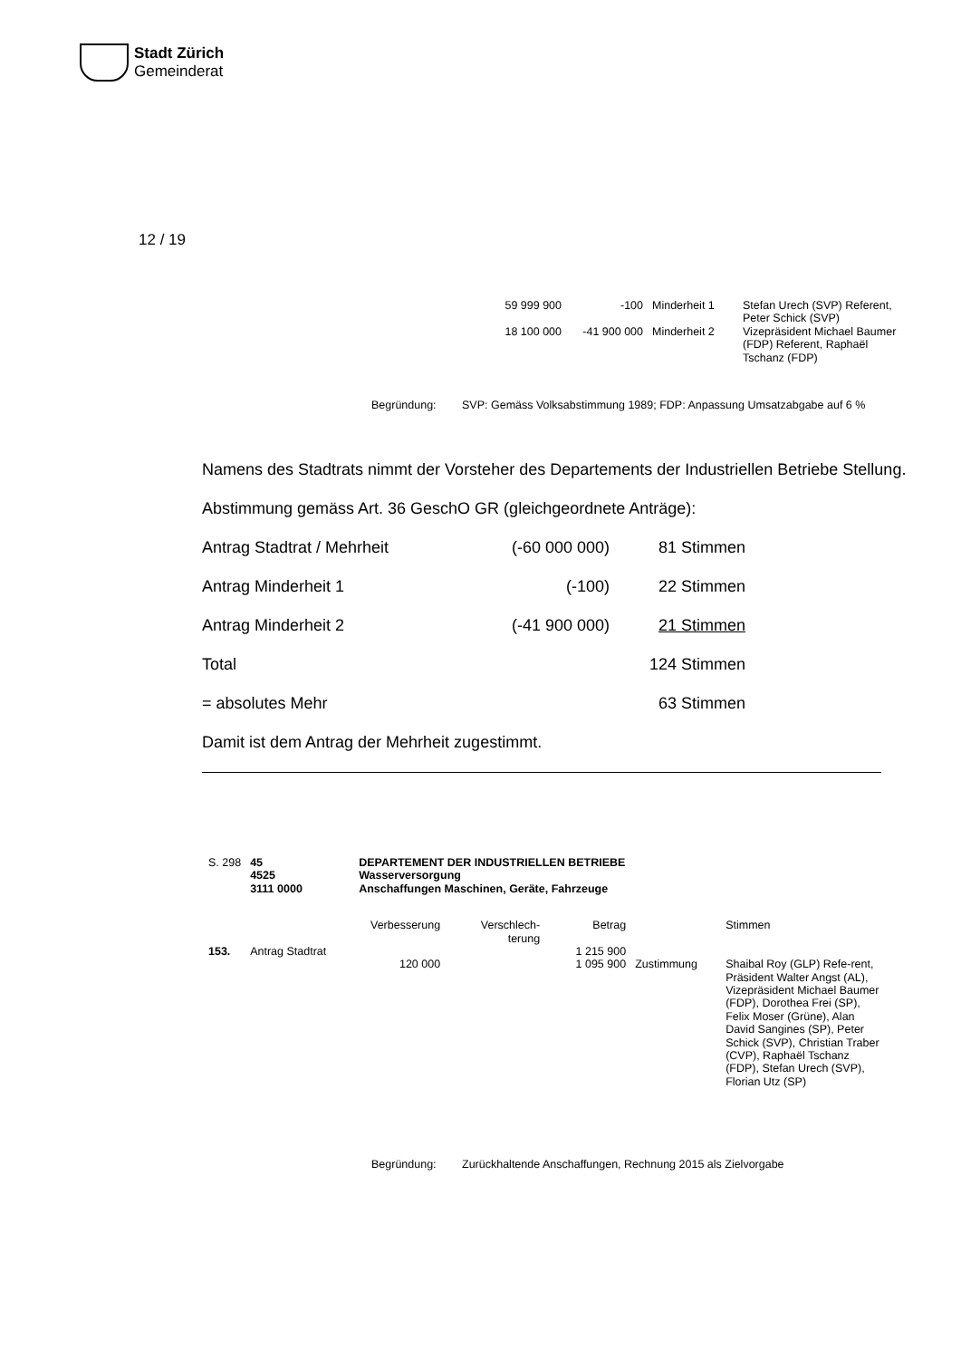Stadt Zürich
Gemeinderat
12 / 19
| 59 999 900 | -100 | Minderheit 1 | Stefan Urech (SVP) Referent, Peter Schick (SVP) |
| 18 100 000 | -41 900 000 | Minderheit 2 | Vizepräsident Michael Baumer (FDP) Referent, Raphaël Tschanz (FDP) |
| Begründung: | SVP: Gemäss Volksabstimmung 1989; FDP: Anpassung Umsatzabgabe auf 6 % |
Namens des Stadtrats nimmt der Vorsteher des Departements der Industriellen Betriebe Stellung.
Abstimmung gemäss Art. 36 GeschO GR (gleichgeordnete Anträge):
| Antrag Stadtrat / Mehrheit | (-60 000 000) | 81 Stimmen |
| Antrag Minderheit 1 | (-100) | 22 Stimmen |
| Antrag Minderheit 2 | (-41 900 000) | 21 Stimmen |
| Total | | 124 Stimmen |
| = absolutes Mehr | | 63 Stimmen |
Damit ist dem Antrag der Mehrheit zugestimmt.
| S. 298 | 45 4525 3111 0000 | DEPARTEMENT DER INDUSTRIELLEN BETRIEBE Wasserversorgung Anschaffungen Maschinen, Geräte, Fahrzeuge | | | | |
| | | Verbesserung | Verschlech- terung | Betrag | | Stimmen |
| 153. | Antrag Stadtrat | | | 1 215 900 | | |
| | | 120 000 | | 1 095 900 | Zustimmung | Shaibal Roy (GLP) Refe-rent, Präsident Walter Angst (AL), Vizepräsident Michael Baumer (FDP), Dorothea Frei (SP), Felix Moser (Grüne), Alan David Sangines (SP), Peter Schick (SVP), Christian Traber (CVP), Raphaël Tschanz (FDP), Stefan Urech (SVP), Florian Utz (SP) |
| Begründung: | Zurückhaltende Anschaffungen, Rechnung 2015 als Zielvorgabe |